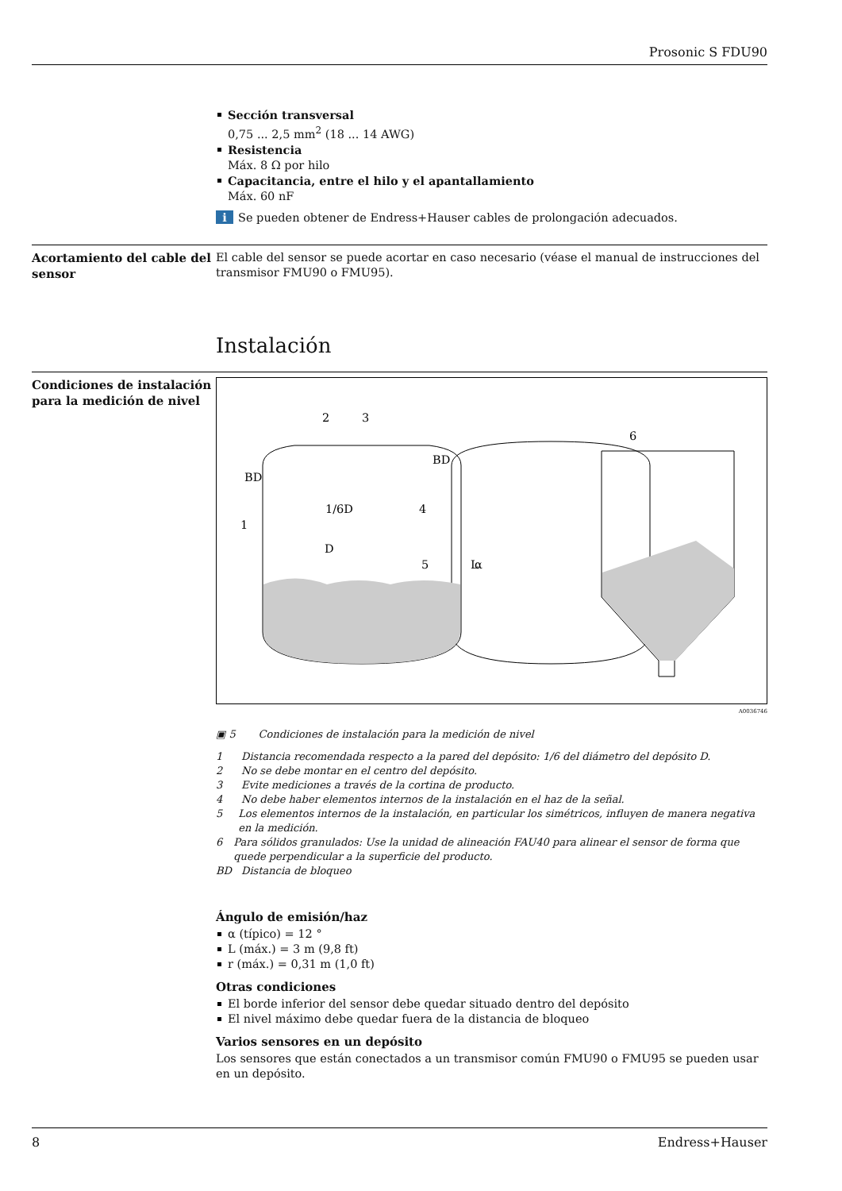Prosonic S FDU90
Sección transversal
0,75 ... 2,5 mm<sup>2</sup> (18 ... 14 AWG)
Resistencia
Máx. 8 Ω por hilo
Capacitancia, entre el hilo y el apantallamiento
Máx. 60 nF
i Se pueden obtener de Endress+Hauser cables de prolongación adecuados.
Acortamiento del cable del sensor
El cable del sensor se puede acortar en caso necesario (véase el manual de instrucciones del transmisor FMU90 o FMU95).
Instalación
Condiciones de instalación para la medición de nivel
2
3
6
BD
BD
1/6D
D
L
5
4
1
α
A0036746
▣ 5 Condiciones de instalación para la medición de nivel
1 Distancia recomendada respecto a la pared del depósito: 1/6 del diámetro del depósito D.
2 No se debe montar en el centro del depósito.
3 Evite mediciones a través de la cortina de producto.
4 No debe haber elementos internos de la instalación en el haz de la señal.
5 Los elementos internos de la instalación, en particular los simétricos, influyen de manera negativa en la medición.
6 Para sólidos granulados: Use la unidad de alineación FAU40 para alinear el sensor de forma que quede perpendicular a la superficie del producto.
BD Distancia de bloqueo
Ángulo de emisión/haz
α (típico) = 12 °
L (máx.) = 3 m (9,8 ft)
r (máx.) = 0,31 m (1,0 ft)
Otras condiciones
El borde inferior del sensor debe quedar situado dentro del depósito
El nivel máximo debe quedar fuera de la distancia de bloqueo
Varios sensores en un depósito
Los sensores que están conectados a un transmisor común FMU90 o FMU95 se pueden usar en un depósito.
8 Endress+Hauser